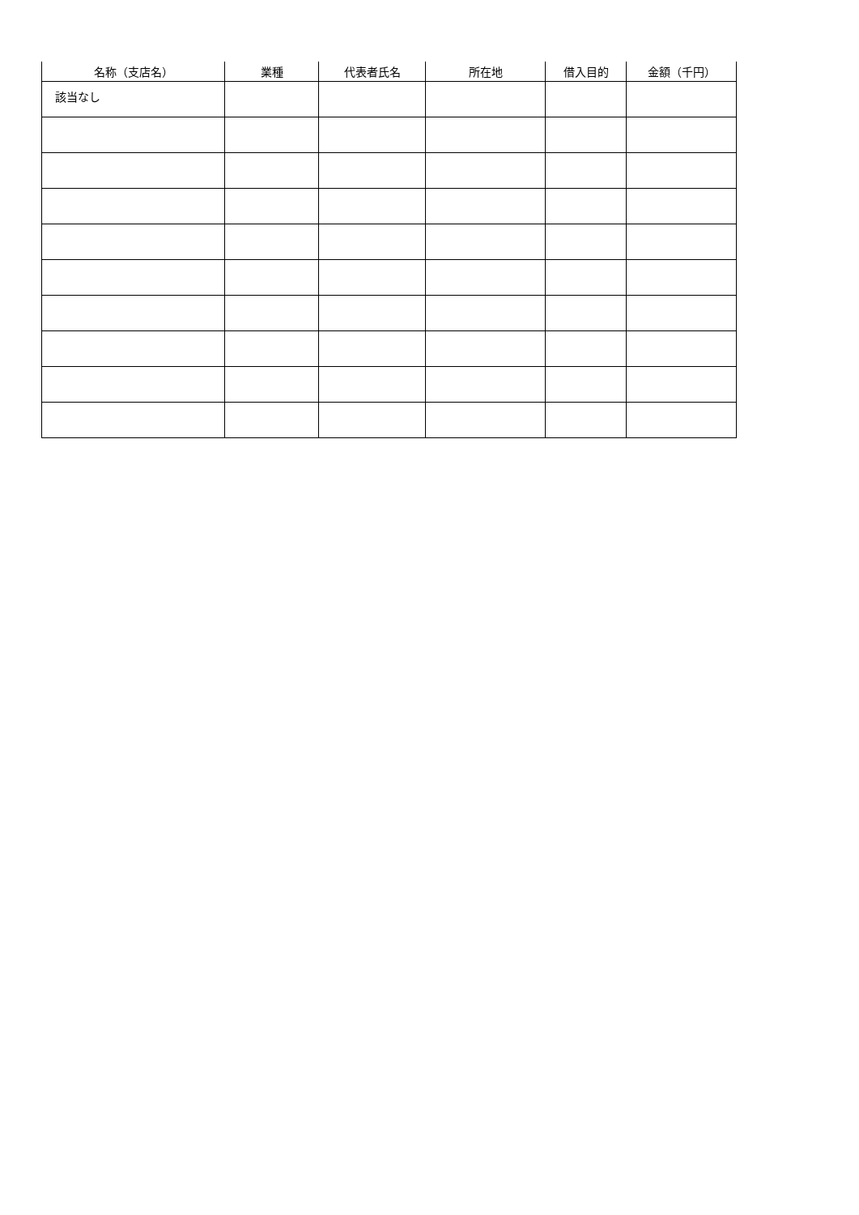| 名称（支店名） | 業種 | 代表者氏名 | 所在地 | 借入目的 | 金額（千円） |
| --- | --- | --- | --- | --- | --- |
| 該当なし | | | | | |